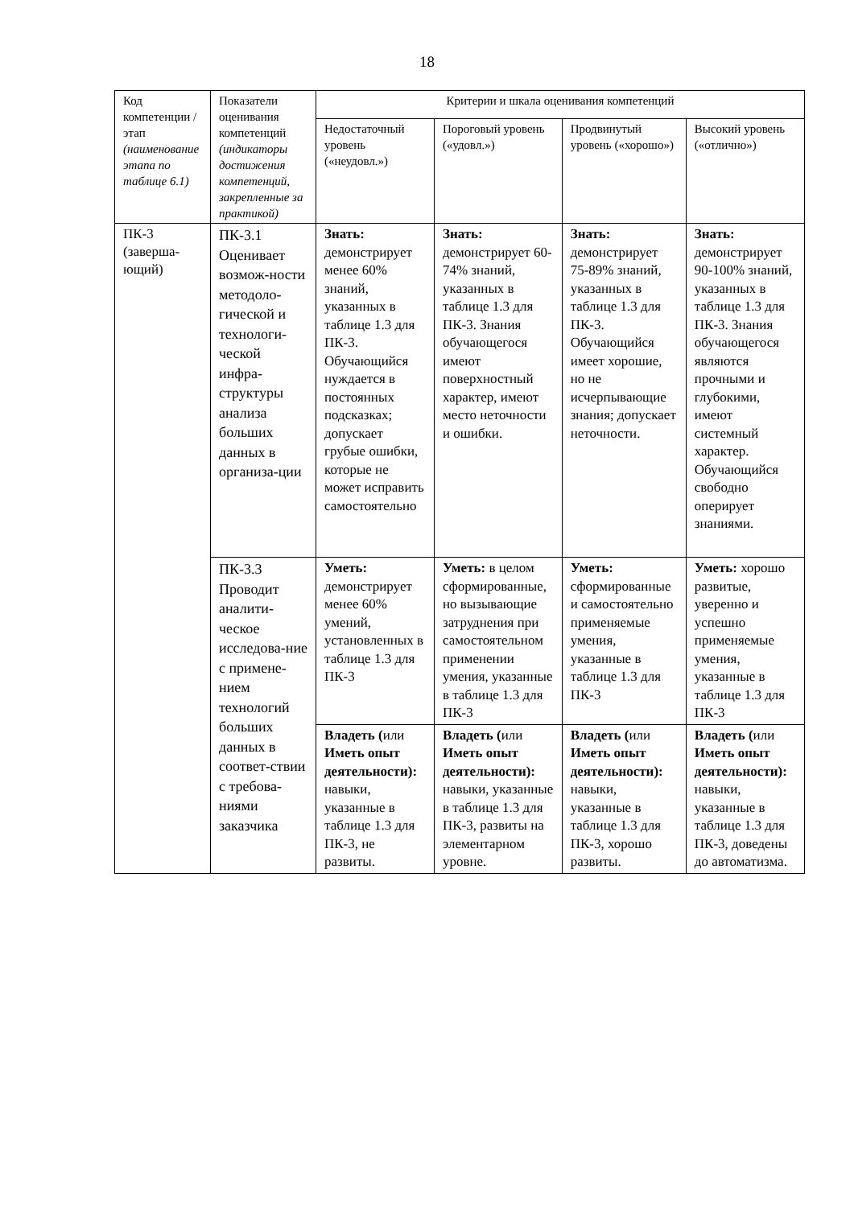18
| Код компетенции / этап (наименование этапа по таблице 6.1) | Показатели оценивания компетенций (индикаторы достижения компетенций, закрепленные за практикой) | Критерии и шкала оценивания компетенций | | | |
| --- | --- | --- | --- | --- | --- |
| | | Недостаточный уровень («неудовл.») | Пороговый уровень («удовл.») | Продвинутый уровень («хорошо») | Высокий уровень («отлично») |
| ПК-3 (заверша-ющий) | ПК-3.1 Оценивает возмож-ности методоло-гической и технологи-ческой инфра-структуры анализа больших данных в организа-ции | Знать: демонстрирует менее 60% знаний, указанных в таблице 1.3 для ПК-3. Обучающийся нуждается в постоянных подсказках; допускает грубые ошибки, которые не может исправить самостоятельно | Знать: демонстрирует 60-74% знаний, указанных в таблице 1.3 для ПК-3. Знания обучающегося имеют поверхностный характер, имеют место неточности и ошибки. | Знать: демонстрирует 75-89% знаний, указанных в таблице 1.3 для ПК-3. Обучающийся имеет хорошие, но не исчерпывающие знания; допускает неточности. | Знать: демонстрирует 90-100% знаний, указанных в таблице 1.3 для ПК-3. Знания обучающегося являются прочными и глубокими, имеют системный характер. Обучающийся свободно оперирует знаниями. |
| | ПК-3.3 Проводит аналити-ческое исследова-ние с примене-нием технологий больших данных в соответ-ствии с требова-ниями заказчика | | | | |
| | | Уметь: демонстрирует менее 60% умений, установленных в таблице 1.3 для ПК-3 | Уметь: в целом сформированные, но вызывающие затруднения при самостоятельном применении умения, указанные в таблице 1.3 для ПК-3 | Уметь: сформированные и самостоятельно применяемые умения, указанные в таблице 1.3 для ПК-3 | Уметь: хорошо развитые, уверенно и успешно применяемые умения, указанные в таблице 1.3 для ПК-3 |
| | | Владеть ( или Иметь опыт деятельности): навыки, указанные в таблице 1.3 для ПК-3, не развиты. | Владеть ( или Иметь опыт деятельности): навыки, указанные в таблице 1.3 для ПК-3, развиты на элементарном уровне. | Владеть ( или Иметь опыт деятельности): навыки, указанные в таблице 1.3 для ПК-3, хорошо развиты. | Владеть ( или Иметь опыт деятельности): навыки, указанные в таблице 1.3 для ПК-3, доведены до автоматизма. |